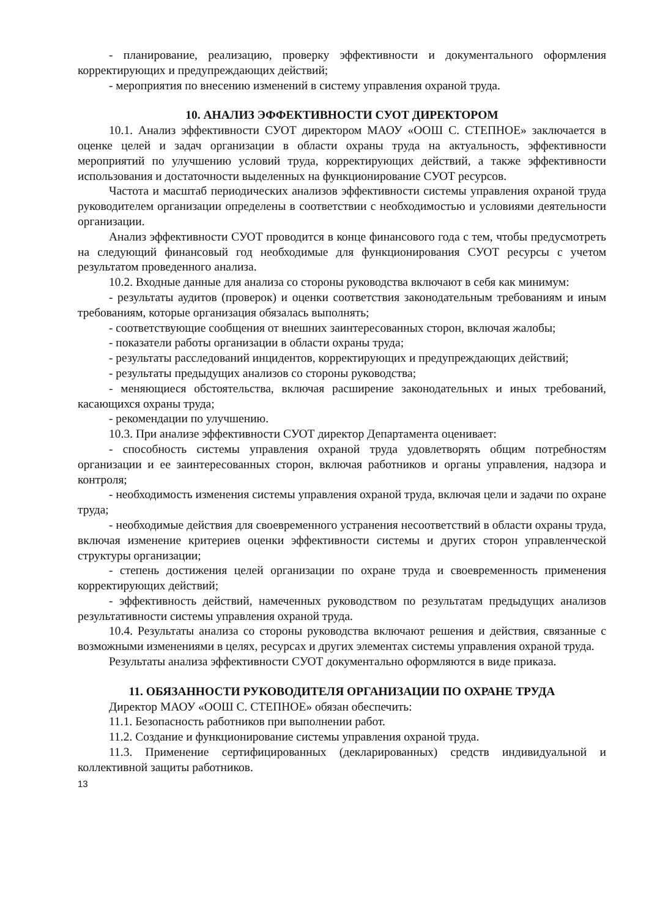- планирование, реализацию, проверку эффективности и документального оформления корректирующих и предупреждающих действий;
- мероприятия по внесению изменений в систему управления охраной труда.
10. АНАЛИЗ ЭФФЕКТИВНОСТИ СУОТ ДИРЕКТОРОМ
10.1. Анализ эффективности СУОТ директором МАОУ «ООШ С. СТЕПНОЕ» заключается в оценке целей и задач организации в области охраны труда на актуальность, эффективности мероприятий по улучшению условий труда, корректирующих действий, а также эффективности использования и достаточности выделенных на функционирование СУОТ ресурсов.
Частота и масштаб периодических анализов эффективности системы управления охраной труда руководителем организации определены в соответствии с необходимостью и условиями деятельности организации.
Анализ эффективности СУОТ проводится в конце финансового года с тем, чтобы предусмотреть на следующий финансовый год необходимые для функционирования СУОТ ресурсы с учетом результатом проведенного анализа.
10.2. Входные данные для анализа со стороны руководства включают в себя как минимум:
- результаты аудитов (проверок) и оценки соответствия законодательным требованиям и иным требованиям, которые организация обязалась выполнять;
- соответствующие сообщения от внешних заинтересованных сторон, включая жалобы;
- показатели работы организации в области охраны труда;
- результаты расследований инцидентов, корректирующих и предупреждающих действий;
- результаты предыдущих анализов со стороны руководства;
- меняющиеся обстоятельства, включая расширение законодательных и иных требований, касающихся охраны труда;
- рекомендации по улучшению.
10.3. При анализе эффективности СУОТ директор Департамента оценивает:
- способность системы управления охраной труда удовлетворять общим потребностям организации и ее заинтересованных сторон, включая работников и органы управления, надзора и контроля;
- необходимость изменения системы управления охраной труда, включая цели и задачи по охране труда;
- необходимые действия для своевременного устранения несоответствий в области охраны труда, включая изменение критериев оценки эффективности системы и других сторон управленческой структуры организации;
- степень достижения целей организации по охране труда и своевременность применения корректирующих действий;
- эффективность действий, намеченных руководством по результатам предыдущих анализов результативности системы управления охраной труда.
10.4. Результаты анализа со стороны руководства включают решения и действия, связанные с возможными изменениями в целях, ресурсах и других элементах системы управления охраной труда.
Результаты анализа эффективности СУОТ документально оформляются в виде приказа.
11. ОБЯЗАННОСТИ РУКОВОДИТЕЛЯ ОРГАНИЗАЦИИ ПО ОХРАНЕ ТРУДА
Директор МАОУ «ООШ С. СТЕПНОЕ» обязан обеспечить:
11.1. Безопасность работников при выполнении работ.
11.2. Создание и функционирование системы управления охраной труда.
11.3. Применение сертифицированных (декларированных) средств индивидуальной и коллективной защиты работников.
13